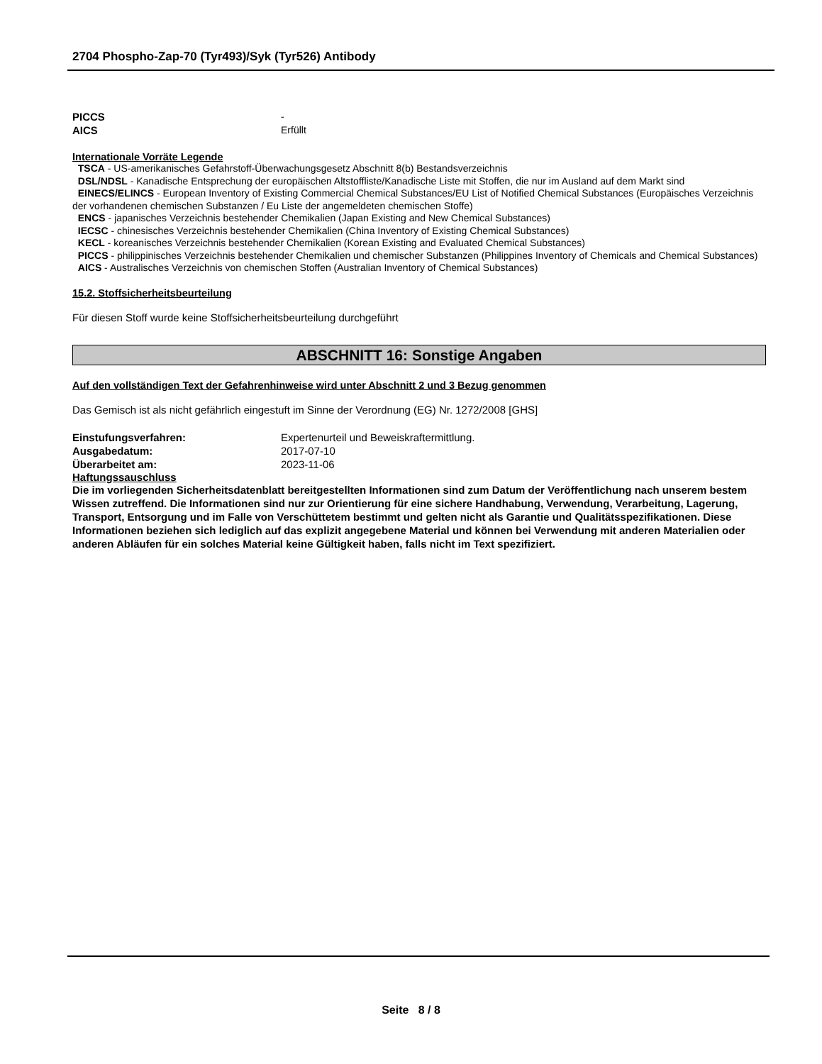2704 Phospho-Zap-70 (Tyr493)/Syk (Tyr526) Antibody
PICCS -
AICS Erfüllt
Internationale Vorräte Legende
TSCA - US-amerikanisches Gefahrstoff-Überwachungsgesetz Abschnitt 8(b) Bestandsverzeichnis
DSL/NDSL - Kanadische Entsprechung der europäischen Altstoffliste/Kanadische Liste mit Stoffen, die nur im Ausland auf dem Markt sind
EINECS/ELINCS - European Inventory of Existing Commercial Chemical Substances/EU List of Notified Chemical Substances (Europäisches Verzeichnis der vorhandenen chemischen Substanzen / Eu Liste der angemeldeten chemischen Stoffe)
ENCS - japanisches Verzeichnis bestehender Chemikalien (Japan Existing and New Chemical Substances)
IECSC - chinesisches Verzeichnis bestehender Chemikalien (China Inventory of Existing Chemical Substances)
KECL - koreanisches Verzeichnis bestehender Chemikalien (Korean Existing and Evaluated Chemical Substances)
PICCS - philippinisches Verzeichnis bestehender Chemikalien und chemischer Substanzen (Philippines Inventory of Chemicals and Chemical Substances)
AICS - Australisches Verzeichnis von chemischen Stoffen (Australian Inventory of Chemical Substances)
15.2. Stoffsicherheitsbeurteilung
Für diesen Stoff wurde keine Stoffsicherheitsbeurteilung durchgeführt
ABSCHNITT 16: Sonstige Angaben
Auf den vollständigen Text der Gefahrenhinweise wird unter Abschnitt 2 und 3 Bezug genommen
Das Gemisch ist als nicht gefährlich eingestuft im Sinne der Verordnung (EG) Nr. 1272/2008 [GHS]
Einstufungsverfahren: Expertenurteil und Beweiskraftermittlung.
Ausgabedatum: 2017-07-10
Überarbeitet am: 2023-11-06
Haftungssauschluss
Die im vorliegenden Sicherheitsdatenblatt bereitgestellten Informationen sind zum Datum der Veröffentlichung nach unserem bestem Wissen zutreffend. Die Informationen sind nur zur Orientierung für eine sichere Handhabung, Verwendung, Verarbeitung, Lagerung, Transport, Entsorgung und im Falle von Verschüttetem bestimmt und gelten nicht als Garantie und Qualitätsspezifikationen. Diese Informationen beziehen sich lediglich auf das explizit angegebene Material und können bei Verwendung mit anderen Materialien oder anderen Abläufen für ein solches Material keine Gültigkeit haben, falls nicht im Text spezifiziert.
Seite 8 / 8